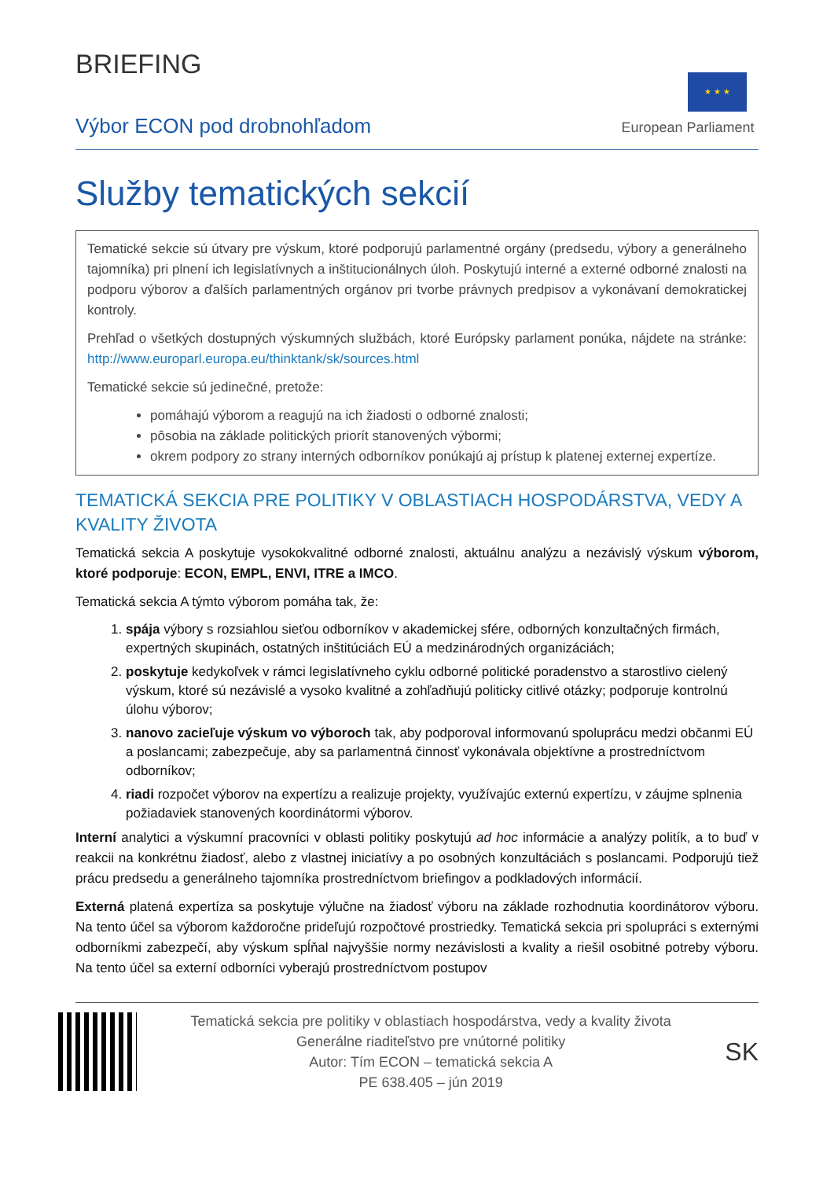BRIEFING
Výbor ECON pod drobnohľadom
★ ★ ★
European Parliament
Služby tematických sekcií
Tematické sekcie sú útvary pre výskum, ktoré podporujú parlamentné orgány (predsedu, výbory a generálneho tajomníka) pri plnení ich legislatívnych a inštitucionálnych úloh. Poskytujú interné a externé odborné znalosti na podporu výborov a ďalších parlamentných orgánov pri tvorbe právnych predpisov a vykonávaní demokratickej kontroly.
Prehľad o všetkých dostupných výskumných službách, ktoré Európsky parlament ponúka, nájdete na stránke: http://www.europarl.europa.eu/thinktank/sk/sources.html
Tematické sekcie sú jedinečné, pretože:
pomáhajú výborom a reagujú na ich žiadosti o odborné znalosti;
pôsobia na základe politických priorít stanovených výbormi;
okrem podpory zo strany interných odborníkov ponúkajú aj prístup k platenej externej expertíze.
TEMATICKÁ SEKCIA PRE POLITIKY V OBLASTIACH HOSPODÁRSTVA, VEDY A KVALITY ŽIVOTA
Tematická sekcia A poskytuje vysokokvalitné odborné znalosti, aktuálnu analýzu a nezávislý výskum výborom, ktoré podporuje: ECON, EMPL, ENVI, ITRE a IMCO.
Tematická sekcia A týmto výborom pomáha tak, že:
1. spája výbory s rozsiahlou sieťou odborníkov v akademickej sfére, odborných konzultačných firmách, expertných skupinách, ostatných inštitúciách EÚ a medzinárodných organizáciách;
2. poskytuje kedykoľvek v rámci legislatívneho cyklu odborné politické poradenstvo a starostlivo cielený výskum, ktoré sú nezávislé a vysoko kvalitné a zohľadňujú politicky citlivé otázky; podporuje kontrolnú úlohu výborov;
3. nanovo zacieľuje výskum vo výboroch tak, aby podporoval informovanú spoluprácu medzi občanmi EÚ a poslancami; zabezpečuje, aby sa parlamentná činnosť vykonávala objektívne a prostredníctvom odborníkov;
4. riadi rozpočet výborov na expertízu a realizuje projekty, využívajúc externú expertízu, v záujme splnenia požiadaviek stanovených koordinátormi výborov.
Interní analytici a výskumní pracovníci v oblasti politiky poskytujú ad hoc informácie a analýzy politík, a to buď v reakcii na konkrétnu žiadosť, alebo z vlastnej iniciatívy a po osobných konzultáciách s poslancami. Podporujú tiež prácu predsedu a generálneho tajomníka prostredníctvom briefingov a podkladových informácií.
Externá platená expertíza sa poskytuje výlučne na žiadosť výboru na základe rozhodnutia koordinátorov výboru. Na tento účel sa výborom každoročne prideľujú rozpočtové prostriedky. Tematická sekcia pri spolupráci s externými odborníkmi zabezpečí, aby výskum spĺňal najvyššie normy nezávislosti a kvality a riešil osobitné potreby výboru. Na tento účel sa externí odborníci vyberajú prostredníctvom postupov
Tematická sekcia pre politiky v oblastiach hospodárstva, vedy a kvality života
Generálne riaditeľstvo pre vnútorné politiky
Autor: Tím ECON – tematická sekcia A
PE 638.405 – jún 2019
SK